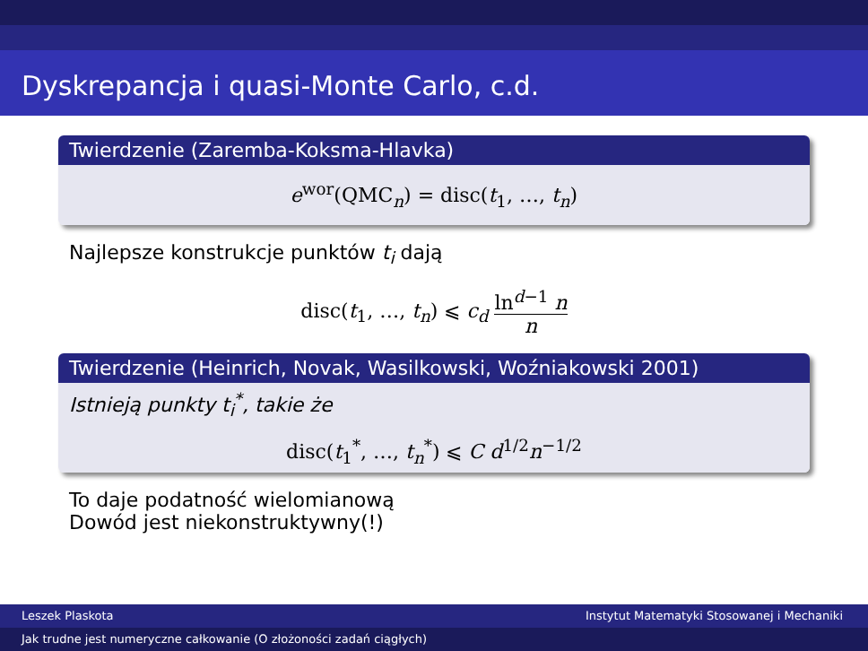Dyskrepancja i quasi-Monte Carlo, c.d.
Twierdzenie (Zaremba-Koksma-Hlavka)
e<sup>wor</sup>(QMC<sub>n</sub>) = disc(t<sub>1</sub>, …, t<sub>n</sub>)
Najlepsze konstrukcje punktów t<sub>i</sub> dają
disc(t<sub>1</sub>, …, t<sub>n</sub>) ⩽ c<sub>d</sub> ln<sup>d−1</sup> n n
Twierdzenie (Heinrich, Novak, Wasilkowski, Woźniakowski 2001)
Istnieją punkty t<sub>i</sub><sup>*</sup>, takie że
disc(t<sub>1</sub><sup>*</sup>, …, t<sub>n</sub><sup>*</sup>) ⩽ C d<sup>1/2</sup>n<sup>−1/2</sup>
To daje podatność wielomianową
Dowód jest niekonstruktywny(!)
Leszek Plaskota Instytut Matematyki Stosowanej i Mechaniki
Jak trudne jest numeryczne całkowanie (O złożoności zadań ciągłych)